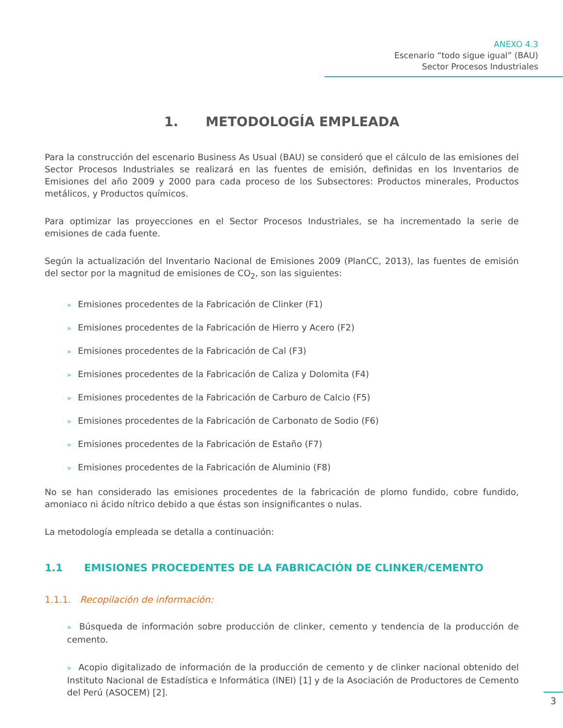ANEXO 4.3
Escenario “todo sigue igual” (BAU)
Sector Procesos Industriales
1. METODOLOGÍA EMPLEADA
Para la construcción del escenario Business As Usual (BAU) se consideró que el cálculo de las emisiones del Sector Procesos Industriales se realizará en las fuentes de emisión, definidas en los Inventarios de Emisiones del año 2009 y 2000 para cada proceso de los Subsectores: Productos minerales, Productos metálicos, y Productos químicos.
Para optimizar las proyecciones en el Sector Procesos Industriales, se ha incrementado la serie de emisiones de cada fuente.
Según la actualización del Inventario Nacional de Emisiones 2009 (PlanCC, 2013), las fuentes de emisión del sector por la magnitud de emisiones de CO<sub>2</sub>, son las siguientes:
» Emisiones procedentes de la Fabricación de Clinker (F1)
» Emisiones procedentes de la Fabricación de Hierro y Acero (F2)
» Emisiones procedentes de la Fabricación de Cal (F3)
» Emisiones procedentes de la Fabricación de Caliza y Dolomita (F4)
» Emisiones procedentes de la Fabricación de Carburo de Calcio (F5)
» Emisiones procedentes de la Fabricación de Carbonato de Sodio (F6)
» Emisiones procedentes de la Fabricación de Estaño (F7)
» Emisiones procedentes de la Fabricación de Aluminio (F8)
No se han considerado las emisiones procedentes de la fabricación de plomo fundido, cobre fundido, amoniaco ni ácido nítrico debido a que éstas son insignificantes o nulas.
La metodología empleada se detalla a continuación:
1.1 EMISIONES PROCEDENTES DE LA FABRICACIÓN DE CLINKER/CEMENTO
1.1.1. Recopilación de información:
» Búsqueda de información sobre producción de clinker, cemento y tendencia de la producción de cemento.
» Acopio digitalizado de información de la producción de cemento y de clinker nacional obtenido del Instituto Nacional de Estadística e Informática (INEI) [1] y de la Asociación de Productores de Cemento del Perú (ASOCEM) [2].
3